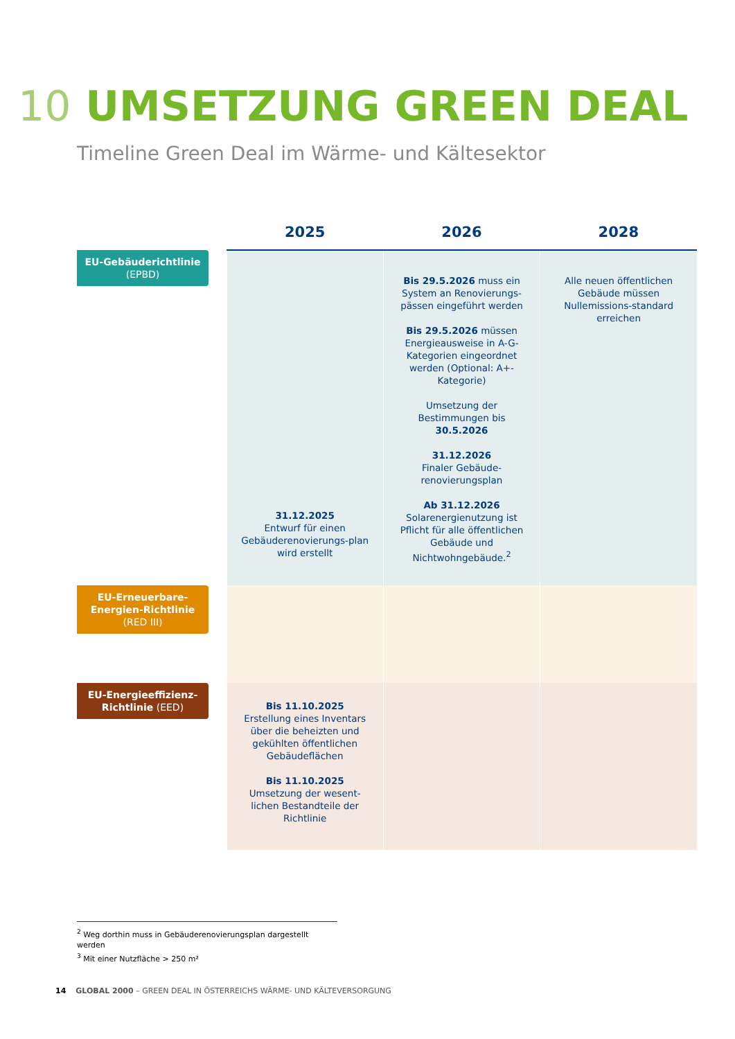10 UMSETZUNG GREEN DEAL
Timeline Green Deal im Wärme- und Kältesektor
| | 2025 | 2026 | 2028 |
| --- | --- | --- | --- |
| EU-Gebäuderichtlinie (EPBD) | 31.12.2025 Entwurf für einen Gebäuderenovierungs-plan wird erstellt | Bis 29.5.2026 muss ein System an Renovierungs-pässen eingeführt werden Bis 29.5.2026 müssen Energieausweise in A-G-Kategorien eingeordnet werden (Optional: A+-Kategorie) Umsetzung der Bestimmungen bis 30.5.2026 31.12.2026 Finaler Gebäude-renovierungsplan Ab 31.12.2026 Solarenergienutzung ist Pflicht für alle öffentlichen Gebäude und Nichtwohngebäude.<sup>2</sup> | Alle neuen öffentlichen Gebäude müssen Nullemissions-standard erreichen |
| EU-Erneuerbare-Energien-Richtlinie (RED III) | | | |
| EU-Energieeffizienz-Richtlinie (EED) | Bis 11.10.2025 Erstellung eines Inventars über die beheizten und gekühlten öffentlichen Gebäudeflächen Bis 11.10.2025 Umsetzung der wesent-lichen Bestandteile der Richtlinie | | |
<sup>2</sup> Weg dorthin muss in Gebäuderenovierungsplan dargestellt werden
<sup>3</sup> Mit einer Nutzfläche > 250 m²
14 GLOBAL 2000 – GREEN DEAL IN ÖSTERREICHS WÄRME- UND KÄLTEVERSORGUNG